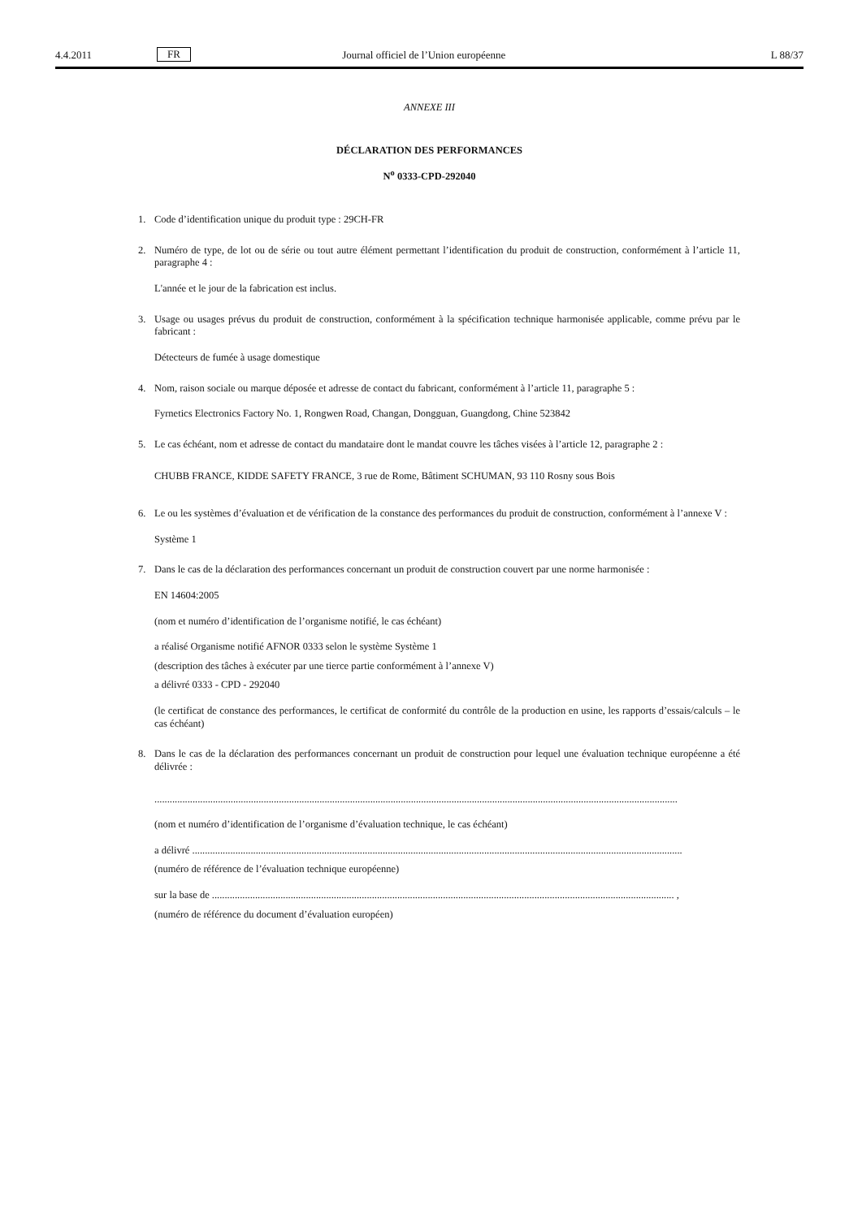4.4.2011 FR Journal officiel de l’Union européenne L 88/37
ANNEXE III
DÉCLARATION DES PERFORMANCES
N<sup>o</sup> 0333-CPD-292040
1. Code d’identification unique du produit type : 29CH-FR
2. Numéro de type, de lot ou de série ou tout autre élément permettant l’identification du produit de construction, conformément à l’article 11, paragraphe 4 :
L'année et le jour de la fabrication est inclus.
3. Usage ou usages prévus du produit de construction, conformément à la spécification technique harmonisée applicable, comme prévu par le fabricant :
Détecteurs de fumée à usage domestique
4. Nom, raison sociale ou marque déposée et adresse de contact du fabricant, conformément à l’article 11, paragraphe 5 :
Fyrnetics Electronics Factory No. 1, Rongwen Road, Changan, Dongguan, Guangdong, Chine 523842
5. Le cas échéant, nom et adresse de contact du mandataire dont le mandat couvre les tâches visées à l’article 12, paragraphe 2 :
CHUBB FRANCE, KIDDE SAFETY FRANCE, 3 rue de Rome, Bâtiment SCHUMAN, 93 110 Rosny sous Bois
6. Le ou les systèmes d’évaluation et de vérification de la constance des performances du produit de construction, conformément à l’annexe V :
Système 1
7. Dans le cas de la déclaration des performances concernant un produit de construction couvert par une norme harmonisée :
EN 14604:2005
(nom et numéro d’identification de l’organisme notifié, le cas échéant)
a réalisé Organisme notifié AFNOR 0333 selon le système Système 1
(description des tâches à exécuter par une tierce partie conformément à l’annexe V)
a délivré 0333 - CPD - 292040
(le certificat de constance des performances, le certificat de conformité du contrôle de la production en usine, les rapports d’essais/calculs – le cas échéant)
8. Dans le cas de la déclaration des performances concernant un produit de construction pour lequel une évaluation technique européenne a été délivrée :
..............................................................................................................................................................................................................
(nom et numéro d’identification de l’organisme d’évaluation technique, le cas échéant)
a délivré .................................................................................................................................................................................................
(numéro de référence de l’évaluation technique européenne)
sur la base de ...................................................................................................................................................................................... ,
(numéro de référence du document d’évaluation européen)